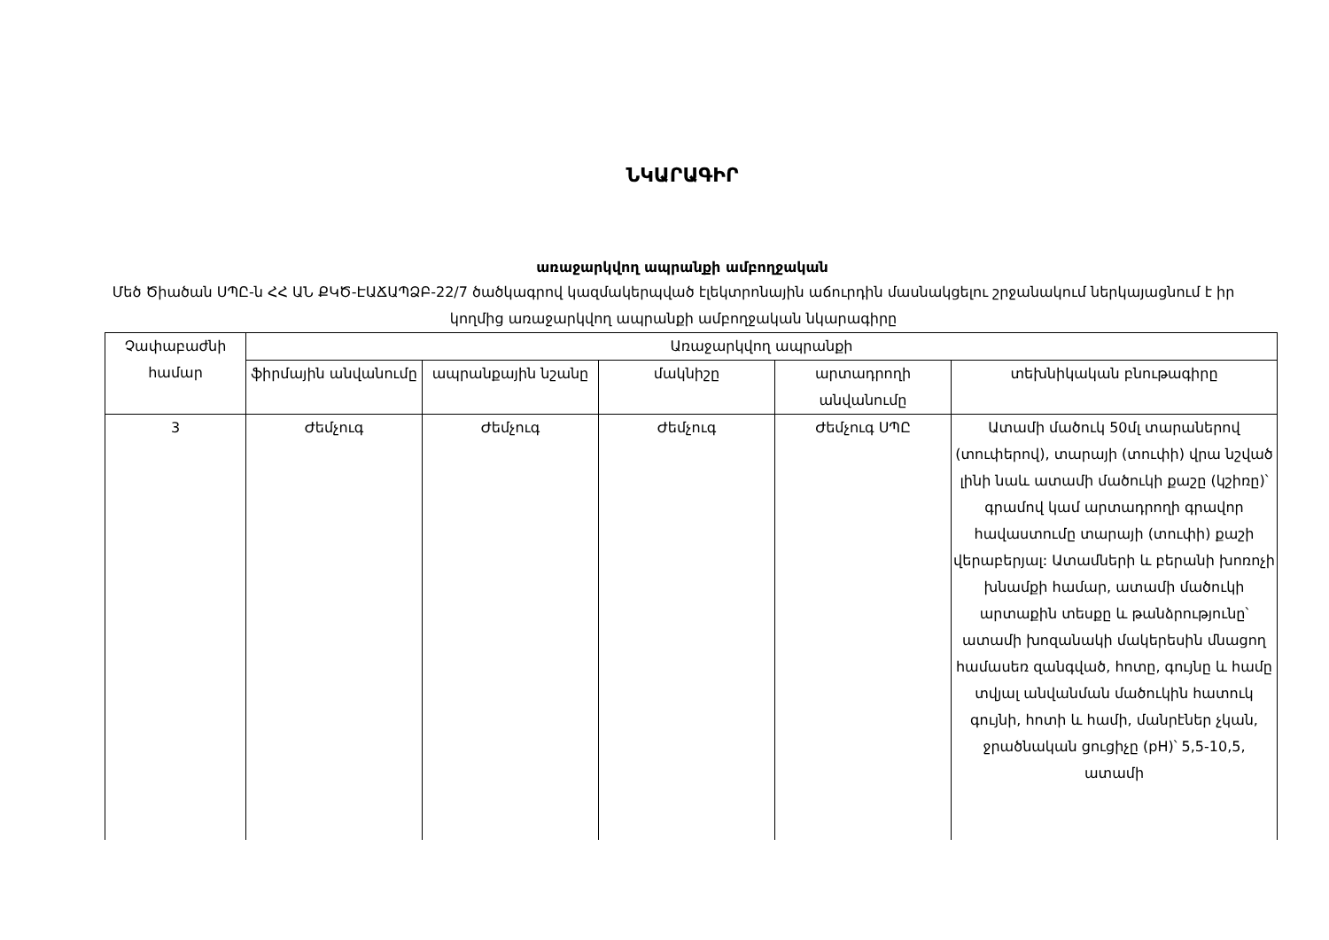ՆԿԱՐԱԳԻՐ
առաջարկվող ապրանքի ամբողջական
Մեծ Ծիածան ՍՊԸ-ն ՀՀ ԱՆ ՔԿԾ-ԷԱՃԱՊՁԲ-22/7 ծածկագրով կազմակերպված էլեկտրոնային աճուրդին մասնակցելու շրջանակում ներկայացնում է իր կողմից առաջարկվող ապրանքի ամբողջական նկարագիրը
| Չափաբաժնի համար | Առաջարկվող ապրանքի | | | | |
| --- | --- | --- | --- | --- | --- |
| | ֆիրմային անվանումը | ապրանքային նշանը | մակնիշը | արտադրողի անվանումը | տեխնիկական բնութագիրը |
| 3 | Ժեմչուգ | Ժեմչուգ | Ժեմչուգ | Ժեմչուգ ՍՊԸ | Ատամի մածուկ 50մլ տարաներով (տուփերով), տարայի (տուփի) վրա նշված լինի նաև ատամի մածուկի քաշը (կշիռը)՝ գրամով կամ արտադրողի գրավոր հավաստումը տարայի (տուփի) քաշի վերաբերյալ: Ատամների և բերանի խոռոչի խնամքի համար, ատամի մածուկի արտաքին տեսքը և թանձրությունը՝ ատամի խոզանակի մակերեսին մնացող համասեռ զանգված, հոտը, գույնը և համը տվյալ անվանման մածուկին հատուկ գույնի, հոտի և համի, մանրէներ չկան, ջրածնական ցուցիչը (pH)՝ 5,5-10,5, ատամի |